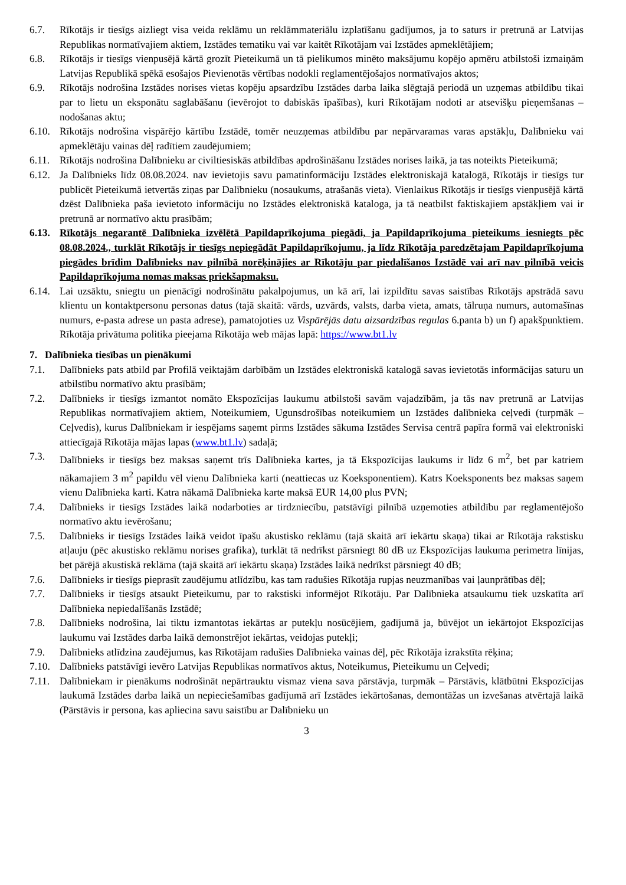6.7. Rīkotājs ir tiesīgs aizliegt visa veida reklāmu un reklāmmateriālu izplatīšanu gadījumos, ja to saturs ir pretrunā ar Latvijas Republikas normatīvajiem aktiem, Izstādes tematiku vai var kaitēt Rīkotājam vai Izstādes apmeklētājiem;
6.8. Rīkotājs ir tiesīgs vienpusējā kārtā grozīt Pieteikumā un tā pielikumos minēto maksājumu kopējo apmēru atbilstoši izmaiņām Latvijas Republikā spēkā esošajos Pievienotās vērtības nodokli reglamentējošajos normatīvajos aktos;
6.9. Rīkotājs nodrošina Izstādes norises vietas kopēju apsardzību Izstādes darba laika slēgtajā periodā un uzņemas atbildību tikai par to lietu un eksponātu saglabāšanu (ievērojot to dabiskās īpašības), kuri Rīkotājam nodoti ar atsevišķu pieņemšanas – nodošanas aktu;
6.10. Rīkotājs nodrošina vispārējo kārtību Izstādē, tomēr neuzņemas atbildību par nepārvaramas varas apstākļu, Dalībnieku vai apmeklētāju vainas dēļ radītiem zaudējumiem;
6.11. Rīkotājs nodrošina Dalībnieku ar civiltiesiskās atbildības apdrošināšanu Izstādes norises laikā, ja tas noteikts Pieteikumā;
6.12. Ja Dalībnieks līdz 08.08.2024. nav ievietojis savu pamatinformāciju Izstādes elektroniskajā katalogā, Rīkotājs ir tiesīgs tur publicēt Pieteikumā ietvertās ziņas par Dalībnieku (nosaukums, atrašanās vieta). Vienlaikus Rīkotājs ir tiesīgs vienpusējā kārtā dzēst Dalībnieka paša ievietoto informāciju no Izstādes elektroniskā kataloga, ja tā neatbilst faktiskajiem apstākļiem vai ir pretrunā ar normatīvo aktu prasībām;
6.13. Rīkotājs negarantē Dalībnieka izvēlētā Papildaprīkojuma piegādi, ja Papildaprīkojuma pieteikums iesniegts pēc 08.08.2024., turklāt Rīkotājs ir tiesīgs nepiegādāt Papildaprīkojumu, ja līdz Rīkotāja paredzētajam Papildaprīkojuma piegādes brīdim Dalībnieks nav pilnībā norēķinājies ar Rīkotāju par piedalīšanos Izstādē vai arī nav pilnībā veicis Papildaprīkojuma nomas maksas priekšapmaksu.
6.14. Lai uzsāktu, sniegtu un pienācīgi nodrošinātu pakalpojumus, un kā arī, lai izpildītu savas saistības Rīkotājs apstrādā savu klientu un kontaktpersonu personas datus (tajā skaitā: vārds, uzvārds, valsts, darba vieta, amats, tālruņa numurs, automašīnas numurs, e-pasta adrese un pasta adrese), pamatojoties uz Vispārējās datu aizsardzības regulas 6.panta b) un f) apakšpunktiem. Rīkotāja privātuma politika pieejama Rīkotāja web mājas lapā: https://www.bt1.lv
7. Dalībnieka tiesības un pienākumi
7.1. Dalībnieks pats atbild par Profilā veiktajām darbībām un Izstādes elektroniskā katalogā savas ievietotās informācijas saturu un atbilstību normatīvo aktu prasībām;
7.2. Dalībnieks ir tiesīgs izmantot nomāto Ekspozīcijas laukumu atbilstoši savām vajadzībām, ja tās nav pretrunā ar Latvijas Republikas normatīvajiem aktiem, Noteikumiem, Ugunsdrošības noteikumiem un Izstādes dalībnieka ceļvedi (turpmāk – Ceļvedis), kurus Dalībniekam ir iespējams saņemt pirms Izstādes sākuma Izstādes Servisa centrā papīra formā vai elektroniski attiecīgajā Rīkotāja mājas lapas (www.bt1.lv) sadaļā;
7.3. Dalībnieks ir tiesīgs bez maksas saņemt trīs Dalībnieka kartes, ja tā Ekspozīcijas laukums ir līdz 6 m<sup>2</sup>, bet par katriem nākamajiem 3 m<sup>2</sup> papildu vēl vienu Dalībnieka karti (neattiecas uz Koeksponentiem). Katrs Koeksponents bez maksas saņem vienu Dalībnieka karti. Katra nākamā Dalībnieka karte maksā EUR 14,00 plus PVN;
7.4. Dalībnieks ir tiesīgs Izstādes laikā nodarboties ar tirdzniecību, patstāvīgi pilnībā uzņemoties atbildību par reglamentējošo normatīvo aktu ievērošanu;
7.5. Dalībnieks ir tiesīgs Izstādes laikā veidot īpašu akustisko reklāmu (tajā skaitā arī iekārtu skaņa) tikai ar Rīkotāja rakstisku atļauju (pēc akustisko reklāmu norises grafika), turklāt tā nedrīkst pārsniegt 80 dB uz Ekspozīcijas laukuma perimetra līnijas, bet pārējā akustiskā reklāma (tajā skaitā arī iekārtu skaņa) Izstādes laikā nedrīkst pārsniegt 40 dB;
7.6. Dalībnieks ir tiesīgs pieprasīt zaudējumu atlīdzību, kas tam radušies Rīkotāja rupjas neuzmanības vai ļaunprātības dēļ;
7.7. Dalībnieks ir tiesīgs atsaukt Pieteikumu, par to rakstiski informējot Rīkotāju. Par Dalībnieka atsaukumu tiek uzskatīta arī Dalībnieka nepiedalīšanās Izstādē;
7.8. Dalībnieks nodrošina, lai tiktu izmantotas iekārtas ar putekļu nosūcējiem, gadījumā ja, būvējot un iekārtojot Ekspozīcijas laukumu vai Izstādes darba laikā demonstrējot iekārtas, veidojas putekļi;
7.9. Dalībnieks atlīdzina zaudējumus, kas Rīkotājam radušies Dalībnieka vainas dēļ, pēc Rīkotāja izrakstīta rēķina;
7.10. Dalībnieks patstāvīgi ievēro Latvijas Republikas normatīvos aktus, Noteikumus, Pieteikumu un Ceļvedi;
7.11. Dalībniekam ir pienākums nodrošināt nepārtrauktu vismaz viena sava pārstāvja, turpmāk – Pārstāvis, klātbūtni Ekspozīcijas laukumā Izstādes darba laikā un nepieciešamības gadījumā arī Izstādes iekārtošanas, demontāžas un izvešanas atvērtajā laikā (Pārstāvis ir persona, kas apliecina savu saistību ar Dalībnieku un
3